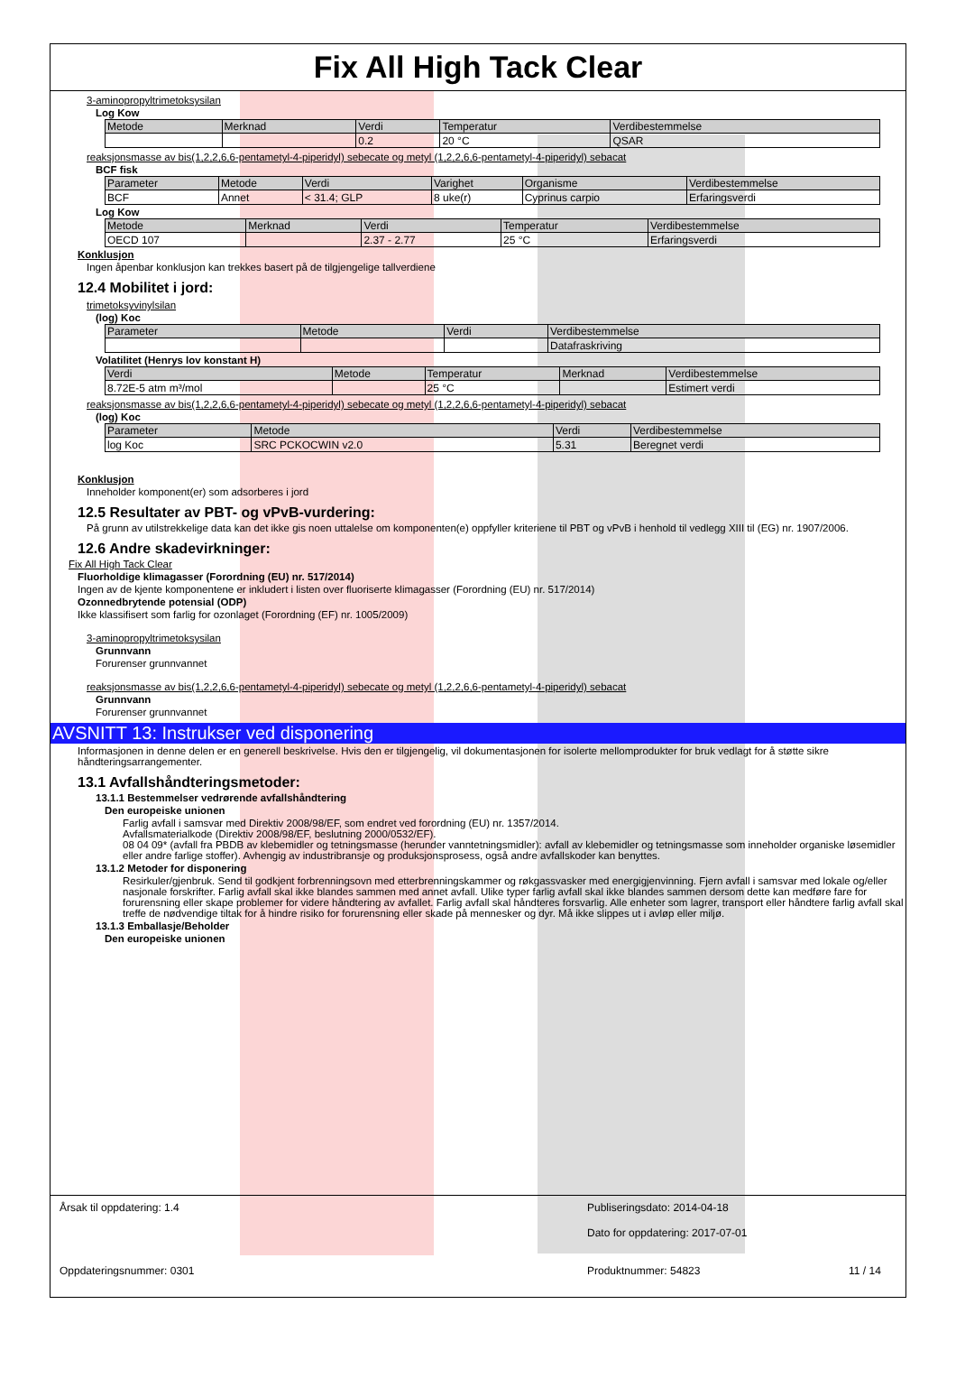Fix All High Tack Clear
3-aminopropyltrimetoksysilan
Log Kow
| Metode | Merknad | Verdi | Temperatur | Verdibestemmelse |
| --- | --- | --- | --- | --- |
| | | 0.2 | 20 °C | QSAR |
reaksjonsmasse av bis(1,2,2,6,6-pentametyl-4-piperidyl) sebecate og metyl (1,2,2,6,6-pentametyl-4-piperidyl) sebacat
BCF fisk
| Parameter | Metode | Verdi | Varighet | Organisme | Verdibestemmelse |
| --- | --- | --- | --- | --- | --- |
| BCF | Annet | < 31.4; GLP | 8 uke(r) | Cyprinus carpio | Erfaringsverdi |
Log Kow
| Metode | Merknad | Verdi | Temperatur | Verdibestemmelse |
| --- | --- | --- | --- | --- |
| OECD 107 | | 2.37 - 2.77 | 25 °C | Erfaringsverdi |
Konklusjon
Ingen åpenbar konklusjon kan trekkes basert på de tilgjengelige tallverdiene
12.4 Mobilitet i jord:
trimetoksyvinylsilan
(log) Koc
| Parameter | Metode | Verdi | Verdibestemmelse |
| --- | --- | --- | --- |
| | | | Datafraskriving |
Volatilitet (Henrys lov konstant H)
| Verdi | Metode | Temperatur | Merknad | Verdibestemmelse |
| --- | --- | --- | --- | --- |
| 8.72E-5 atm m³/mol | | 25 °C | | Estimert verdi |
reaksjonsmasse av bis(1,2,2,6,6-pentametyl-4-piperidyl) sebecate og metyl (1,2,2,6,6-pentametyl-4-piperidyl) sebacat
(log) Koc
| Parameter | Metode | Verdi | Verdibestemmelse |
| --- | --- | --- | --- |
| log Koc | SRC PCKOCWIN v2.0 | 5.31 | Beregnet verdi |
Konklusjon
Inneholder komponent(er) som adsorberes i jord
12.5 Resultater av PBT- og vPvB-vurdering:
På grunn av utilstrekkelige data kan det ikke gis noen uttalelse om komponenten(e) oppfyller kriteriene til PBT og vPvB i henhold til vedlegg XIII til (EG) nr. 1907/2006.
12.6 Andre skadevirkninger:
Fix All High Tack Clear
Fluorholdige klimagasser (Forordning (EU) nr. 517/2014)
Ingen av de kjente komponentene er inkludert i listen over fluoriserte klimagasser (Forordning (EU) nr. 517/2014)
Ozonnedbrytende potensial (ODP)
Ikke klassifisert som farlig for ozonlaget (Forordning (EF) nr. 1005/2009)
3-aminopropyltrimetoksysilan
Grunnvann
Forurenser grunnvannet
reaksjonsmasse av bis(1,2,2,6,6-pentametyl-4-piperidyl) sebecate og metyl (1,2,2,6,6-pentametyl-4-piperidyl) sebacat
Grunnvann
Forurenser grunnvannet
AVSNITT 13: Instrukser ved disponering
Informasjonen in denne delen er en generell beskrivelse. Hvis den er tilgjengelig, vil dokumentasjonen for isolerte mellomprodukter for bruk vedlagt for å støtte sikre håndteringsarrangementer.
13.1 Avfallshåndteringsmetoder:
13.1.1 Bestemmelser vedrørende avfallshåndtering
Den europeiske unionen
Farlig avfall i samsvar med Direktiv 2008/98/EF, som endret ved forordning (EU) nr. 1357/2014.
Avfallsmaterialkode (Direktiv 2008/98/EF, beslutning 2000/0532/EF).
08 04 09* (avfall fra PBDB av klebemidler og tetningsmasse (herunder vanntetningsmidler): avfall av klebemidler og tetningsmasse som inneholder organiske løsemidler eller andre farlige stoffer). Avhengig av industribransje og produksjonsprosess, også andre avfallskoder kan benyttes.
13.1.2 Metoder for disponering
Resirkuler/gjenbruk. Send til godkjent forbrenningsovn med etterbrenningskammer og røkgassvasker med energigjenvinning. Fjern avfall i samsvar med lokale og/eller nasjonale forskrifter. Farlig avfall skal ikke blandes sammen med annet avfall. Ulike typer farlig avfall skal ikke blandes sammen dersom dette kan medføre fare for forurensning eller skape problemer for videre håndtering av avfallet. Farlig avfall skal håndteres forsvarlig. Alle enheter som lagrer, transport eller håndtere farlig avfall skal treffe de nødvendige tiltak for å hindre risiko for forurensning eller skade på mennesker og dyr. Må ikke slippes ut i avløp eller miljø.
13.1.3 Emballasje/Beholder
Den europeiske unionen
Årsak til oppdatering: 1.4 Publiseringsdato: 2014-04-18
Dato for oppdatering: 2017-07-01
Oppdateringsnummer: 0301 Produktnummer: 54823 11 / 14